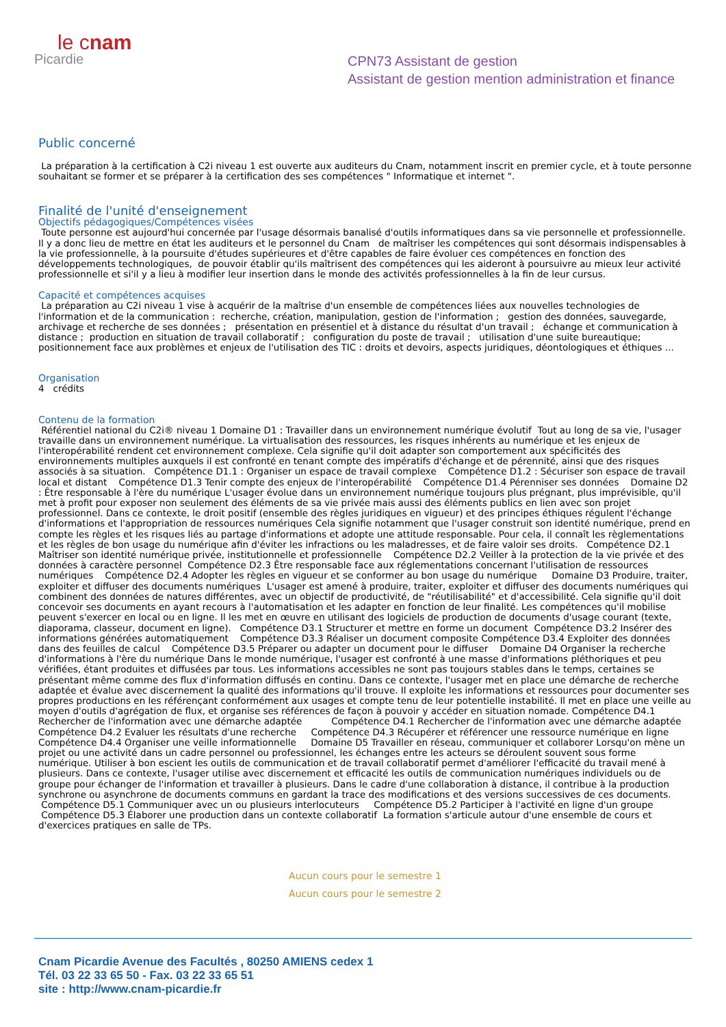le cnam
Picardie
CPN73 Assistant de gestion
Assistant de gestion mention administration et finance
Public concerné
La préparation à la certification à C2i niveau 1 est ouverte aux auditeurs du Cnam, notamment inscrit en premier cycle, et à toute personne souhaitant se former et se préparer à la certification des ses compétences " Informatique et internet ".
Finalité de l'unité d'enseignement
Objectifs pédagogiques/Compétences visées
Toute personne est aujourd'hui concernée par l'usage désormais banalisé d'outils informatiques dans sa vie personnelle et professionnelle. Il y a donc lieu de mettre en état les auditeurs et le personnel du Cnam de maîtriser les compétences qui sont désormais indispensables à la vie professionnelle, à la poursuite d'études supérieures et d'être capables de faire évoluer ces compétences en fonction des développements technologiques, de pouvoir établir qu'ils maîtrisent des compétences qui les aideront à poursuivre au mieux leur activité professionnelle et si'il y a lieu à modifier leur insertion dans le monde des activités professionnelles à la fin de leur cursus.
Capacité et compétences acquises
La préparation au C2i niveau 1 vise à acquérir de la maîtrise d'un ensemble de compétences liées aux nouvelles technologies de l'information et de la communication : recherche, création, manipulation, gestion de l'information ; gestion des données, sauvegarde, archivage et recherche de ses données ; présentation en présentiel et à distance du résultat d'un travail ; échange et communication à distance ; production en situation de travail collaboratif ; configuration du poste de travail ; utilisation d'une suite bureautique; positionnement face aux problèmes et enjeux de l'utilisation des TIC : droits et devoirs, aspects juridiques, déontologiques et éthiques ...
Organisation
4 crédits
Contenu de la formation
Référentiel national du C2i® niveau 1 Domaine D1 : Travailler dans un environnement numérique évolutif Tout au long de sa vie, l'usager travaille dans un environnement numérique. La virtualisation des ressources, les risques inhérents au numérique et les enjeux de l'interopérabilité rendent cet environnement complexe. Cela signifie qu'il doit adapter son comportement aux spécificités des environnements multiples auxquels il est confronté en tenant compte des impératifs d'échange et de pérennité, ainsi que des risques associés à sa situation. Compétence D1.1 : Organiser un espace de travail complexe Compétence D1.2 : Sécuriser son espace de travail local et distant Compétence D1.3 Tenir compte des enjeux de l'interopérabilité Compétence D1.4 Pérenniser ses données Domaine D2 : Être responsable à l'ère du numérique L'usager évolue dans un environnement numérique toujours plus prégnant, plus imprévisible, qu'il met à profit pour exposer non seulement des éléments de sa vie privée mais aussi des éléments publics en lien avec son projet professionnel. Dans ce contexte, le droit positif (ensemble des règles juridiques en vigueur) et des principes éthiques régulent l'échange d'informations et l'appropriation de ressources numériques Cela signifie notamment que l'usager construit son identité numérique, prend en compte les règles et les risques liés au partage d'informations et adopte une attitude responsable. Pour cela, il connaît les règlementations et les règles de bon usage du numérique afin d'éviter les infractions ou les maladresses, et de faire valoir ses droits. Compétence D2.1 Maîtriser son identité numérique privée, institutionnelle et professionnelle Compétence D2.2 Veiller à la protection de la vie privée et des données à caractère personnel Compétence D2.3 Être responsable face aux réglementations concernant l'utilisation de ressources numériques Compétence D2.4 Adopter les règles en vigueur et se conformer au bon usage du numérique Domaine D3 Produire, traiter, exploiter et diffuser des documents numériques L'usager est amené à produire, traiter, exploiter et diffuser des documents numériques qui combinent des données de natures différentes, avec un objectif de productivité, de "réutilisabilité" et d'accessibilité. Cela signifie qu'il doit concevoir ses documents en ayant recours à l'automatisation et les adapter en fonction de leur finalité. Les compétences qu'il mobilise peuvent s'exercer en local ou en ligne. Il les met en œuvre en utilisant des logiciels de production de documents d'usage courant (texte, diaporama, classeur, document en ligne). Compétence D3.1 Structurer et mettre en forme un document Compétence D3.2 Insérer des informations générées automatiquement Compétence D3.3 Réaliser un document composite Compétence D3.4 Exploiter des données dans des feuilles de calcul Compétence D3.5 Préparer ou adapter un document pour le diffuser Domaine D4 Organiser la recherche d'informations à l'ère du numérique Dans le monde numérique, l'usager est confronté à une masse d'informations pléthoriques et peu vérifiées, étant produites et diffusées par tous. Les informations accessibles ne sont pas toujours stables dans le temps, certaines se présentant même comme des flux d'information diffusés en continu. Dans ce contexte, l'usager met en place une démarche de recherche adaptée et évalue avec discernement la qualité des informations qu'il trouve. Il exploite les informations et ressources pour documenter ses propres productions en les référençant conformément aux usages et compte tenu de leur potentielle instabilité. Il met en place une veille au moyen d'outils d'agrégation de flux, et organise ses références de façon à pouvoir y accéder en situation nomade. Compétence D4.1 Rechercher de l'information avec une démarche adaptée Compétence D4.1 Rechercher de l'information avec une démarche adaptée Compétence D4.2 Evaluer les résultats d'une recherche Compétence D4.3 Récupérer et référencer une ressource numérique en ligne Compétence D4.4 Organiser une veille informationnelle Domaine D5 Travailler en réseau, communiquer et collaborer Lorsqu'on mène un projet ou une activité dans un cadre personnel ou professionnel, les échanges entre les acteurs se déroulent souvent sous forme numérique. Utiliser à bon escient les outils de communication et de travail collaboratif permet d'améliorer l'efficacité du travail mené à plusieurs. Dans ce contexte, l'usager utilise avec discernement et efficacité les outils de communication numériques individuels ou de groupe pour échanger de l'information et travailler à plusieurs. Dans le cadre d'une collaboration à distance, il contribue à la production synchrone ou asynchrone de documents communs en gardant la trace des modifications et des versions successives de ces documents. Compétence D5.1 Communiquer avec un ou plusieurs interlocuteurs Compétence D5.2 Participer à l'activité en ligne d'un groupe Compétence D5.3 Élaborer une production dans un contexte collaboratif La formation s'articule autour d'une ensemble de cours et d'exercices pratiques en salle de TPs.
Aucun cours pour le semestre 1
Aucun cours pour le semestre 2
Cnam Picardie Avenue des Facultés , 80250 AMIENS cedex 1
Tél. 03 22 33 65 50 - Fax. 03 22 33 65 51
site : http://www.cnam-picardie.fr